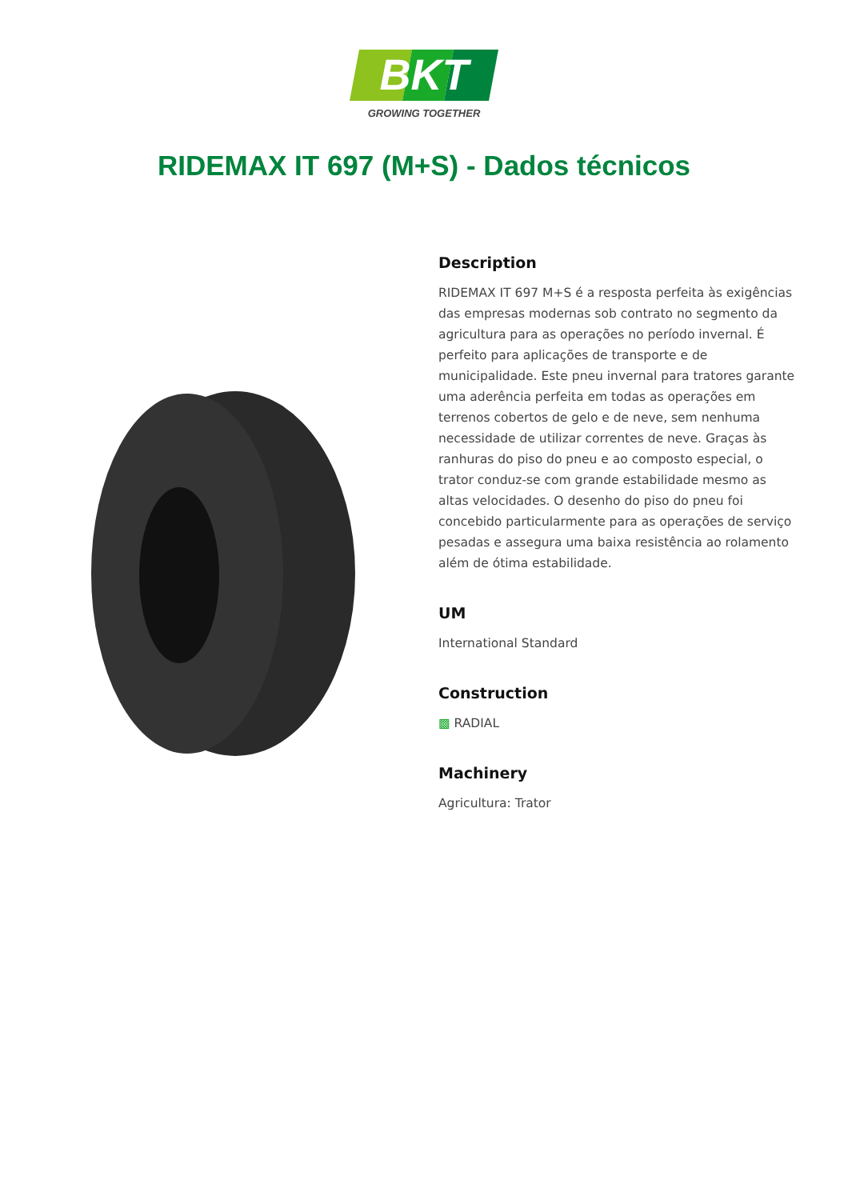BKT
GROWING TOGETHER
RIDEMAX IT 697 (M+S) - Dados técnicos
Description
RIDEMAX IT 697 M+S é a resposta perfeita às exigências das empresas modernas sob contrato no segmento da agricultura para as operações no período invernal. É perfeito para aplicações de transporte e de municipalidade. Este pneu invernal para tratores garante uma aderência perfeita em todas as operações em terrenos cobertos de gelo e de neve, sem nenhuma necessidade de utilizar correntes de neve. Graças às ranhuras do piso do pneu e ao composto especial, o trator conduz-se com grande estabilidade mesmo as altas velocidades. O desenho do piso do pneu foi concebido particularmente para as operações de serviço pesadas e assegura uma baixa resistência ao rolamento além de ótima estabilidade.
UM
International Standard
Construction
▩ RADIAL
Machinery
Agricultura: Trator